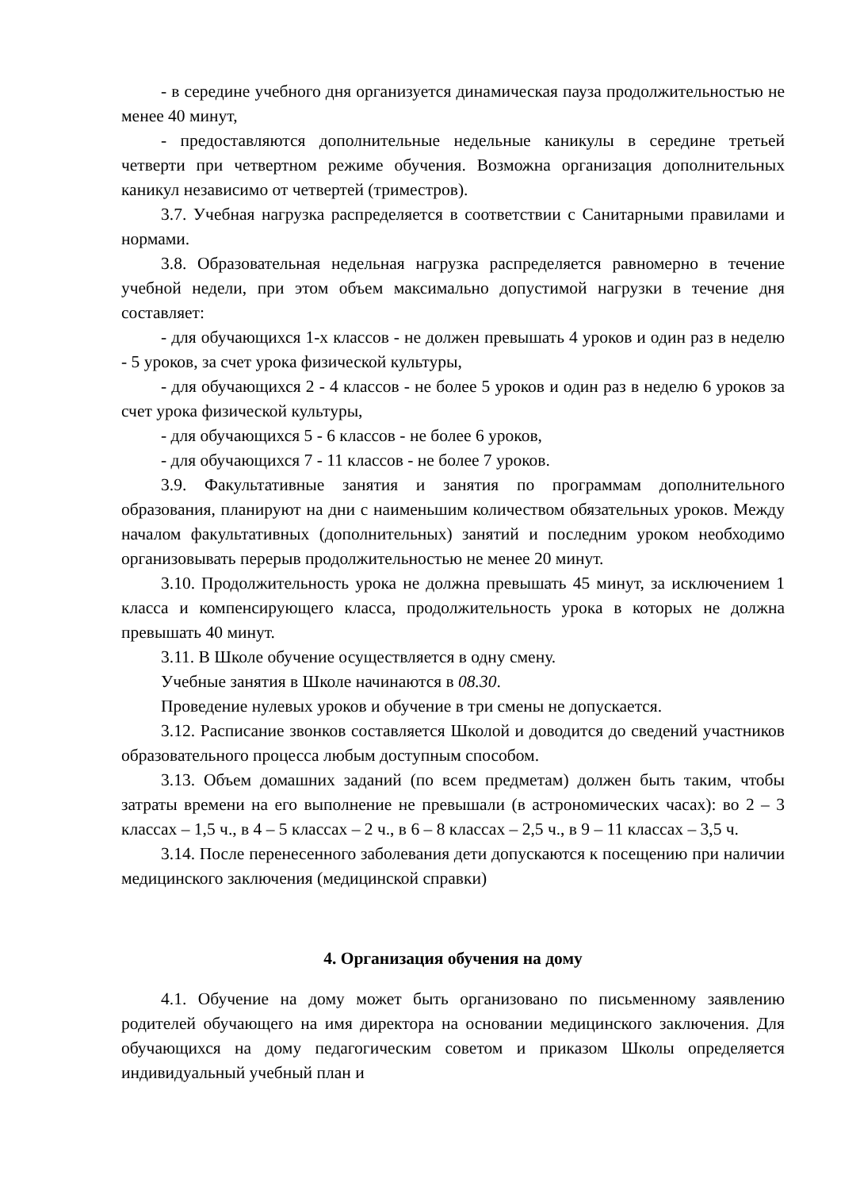- в середине учебного дня организуется динамическая пауза продолжительностью не менее 40 минут,
- предоставляются дополнительные недельные каникулы в середине третьей четверти при четвертном режиме обучения. Возможна организация дополнительных каникул независимо от четвертей (триместров).
3.7. Учебная нагрузка распределяется в соответствии с Санитарными правилами и нормами.
3.8. Образовательная недельная нагрузка распределяется равномерно в течение учебной недели, при этом объем максимально допустимой нагрузки в течение дня составляет:
- для обучающихся 1-х классов - не должен превышать 4 уроков и один раз в неделю - 5 уроков, за счет урока физической культуры,
- для обучающихся 2 - 4 классов - не более 5 уроков и один раз в неделю 6 уроков за счет урока физической культуры,
- для обучающихся 5 - 6 классов - не более 6 уроков,
- для обучающихся 7 - 11 классов - не более 7 уроков.
3.9. Факультативные занятия и занятия по программам дополнительного образования, планируют на дни с наименьшим количеством обязательных уроков. Между началом факультативных (дополнительных) занятий и последним уроком необходимо организовывать перерыв продолжительностью не менее 20 минут.
3.10. Продолжительность урока не должна превышать 45 минут, за исключением 1 класса и компенсирующего класса, продолжительность урока в которых не должна превышать 40 минут.
3.11. В Школе обучение осуществляется в одну смену.
Учебные занятия в Школе начинаются в 08.30.
Проведение нулевых уроков и обучение в три смены не допускается.
3.12. Расписание звонков составляется Школой и доводится до сведений участников образовательного процесса любым доступным способом.
3.13. Объем домашних заданий (по всем предметам) должен быть таким, чтобы затраты времени на его выполнение не превышали (в астрономических часах): во 2 – 3 классах – 1,5 ч., в 4 – 5 классах – 2 ч., в 6 – 8 классах – 2,5 ч., в 9 – 11 классах – 3,5 ч.
3.14. После перенесенного заболевания дети допускаются к посещению при наличии медицинского заключения (медицинской справки)
4. Организация обучения на дому
4.1. Обучение на дому может быть организовано по письменному заявлению родителей обучающего на имя директора на основании медицинского заключения. Для обучающихся на дому педагогическим советом и приказом Школы определяется индивидуальный учебный план и